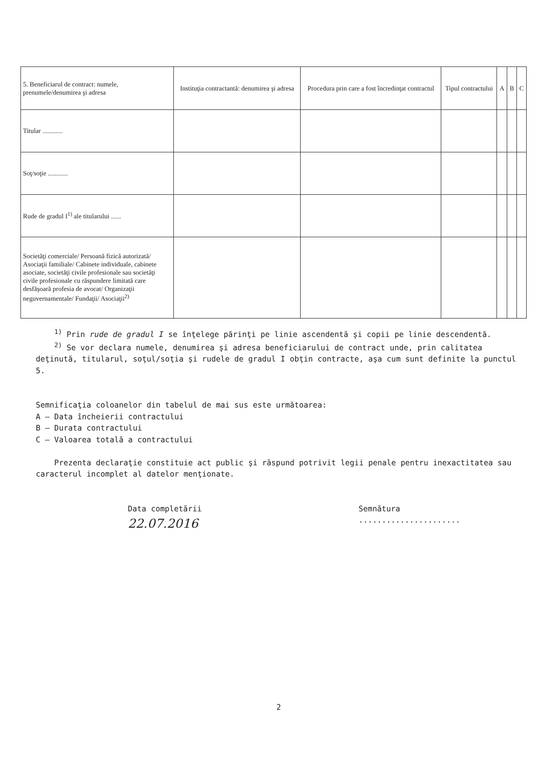| 5. Beneficiarul de contract: numele, prenumele/denumirea şi adresa | Instituţia contractantă: denumirea şi adresa | Procedura prin care a fost încredinţat contractul | Tipul contractului | A | B | C |
| --- | --- | --- | --- | --- | --- | --- |
| Titular ............ | | | | | | |
| Soţ/soţie ............ | | | | | | |
| Rude de gradul I<sup>1)</sup> ale titularului ...... | | | | | | |
| Societăţi comerciale/ Persoană fizică autorizată/ Asociaţii familiale/ Cabinete individuale, cabinete asociate, societăţi civile profesionale sau societăţi civile profesionale cu răspundere limitată care desfăşoară profesia de avocat/ Organizaţii neguvernamentale/ Fundaţii/ Asociaţii<sup>2)</sup> | | | | | | |
<sup>1)</sup> Prin rude de gradul I se înţelege părinţi pe linie ascendentă şi copii pe linie descendentă.
<sup>2)</sup> Se vor declara numele, denumirea şi adresa beneficiarului de contract unde, prin calitatea deţinută, titularul, soţul/soţia şi rudele de gradul I obţin contracte, aşa cum sunt definite la punctul 5.
Semnificaţia coloanelor din tabelul de mai sus este următoarea:
A – Data încheierii contractului
B – Durata contractului
C – Valoarea totală a contractului
Prezenta declaraţie constituie act public şi răspund potrivit legii penale pentru inexactitatea sau caracterul incomplet al datelor menţionate.
Data completării
22.07.2016
Semnătura
......................
2